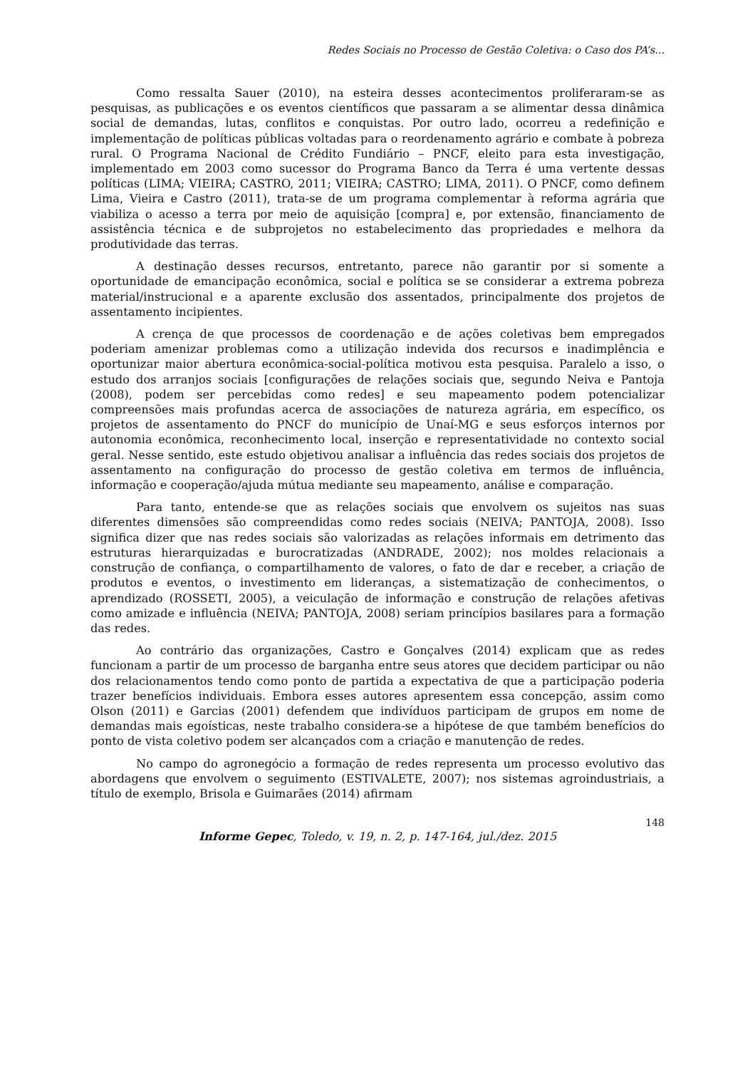Redes Sociais no Processo de Gestão Coletiva: o Caso dos PA’s...
Como ressalta Sauer (2010), na esteira desses acontecimentos proliferaram-se as pesquisas, as publicações e os eventos científicos que passaram a se alimentar dessa dinâmica social de demandas, lutas, conflitos e conquistas. Por outro lado, ocorreu a redefinição e implementação de políticas públicas voltadas para o reordenamento agrário e combate à pobreza rural. O Programa Nacional de Crédito Fundiário – PNCF, eleito para esta investigação, implementado em 2003 como sucessor do Programa Banco da Terra é uma vertente dessas políticas (LIMA; VIEIRA; CASTRO, 2011; VIEIRA; CASTRO; LIMA, 2011). O PNCF, como definem Lima, Vieira e Castro (2011), trata-se de um programa complementar à reforma agrária que viabiliza o acesso a terra por meio de aquisição [compra] e, por extensão, financiamento de assistência técnica e de subprojetos no estabelecimento das propriedades e melhora da produtividade das terras.
A destinação desses recursos, entretanto, parece não garantir por si somente a oportunidade de emancipação econômica, social e política se se considerar a extrema pobreza material/instrucional e a aparente exclusão dos assentados, principalmente dos projetos de assentamento incipientes.
A crença de que processos de coordenação e de ações coletivas bem empregados poderiam amenizar problemas como a utilização indevida dos recursos e inadimplência e oportunizar maior abertura econômica-social-política motivou esta pesquisa. Paralelo a isso, o estudo dos arranjos sociais [configurações de relações sociais que, segundo Neiva e Pantoja (2008), podem ser percebidas como redes] e seu mapeamento podem potencializar compreensões mais profundas acerca de associações de natureza agrária, em específico, os projetos de assentamento do PNCF do município de Unaí-MG e seus esforços internos por autonomia econômica, reconhecimento local, inserção e representatividade no contexto social geral. Nesse sentido, este estudo objetivou analisar a influência das redes sociais dos projetos de assentamento na configuração do processo de gestão coletiva em termos de influência, informação e cooperação/ajuda mútua mediante seu mapeamento, análise e comparação.
Para tanto, entende-se que as relações sociais que envolvem os sujeitos nas suas diferentes dimensões são compreendidas como redes sociais (NEIVA; PANTOJA, 2008). Isso significa dizer que nas redes sociais são valorizadas as relações informais em detrimento das estruturas hierarquizadas e burocratizadas (ANDRADE, 2002); nos moldes relacionais a construção de confiança, o compartilhamento de valores, o fato de dar e receber, a criação de produtos e eventos, o investimento em lideranças, a sistematização de conhecimentos, o aprendizado (ROSSETI, 2005), a veiculação de informação e construção de relações afetivas como amizade e influência (NEIVA; PANTOJA, 2008) seriam princípios basilares para a formação das redes.
Ao contrário das organizações, Castro e Gonçalves (2014) explicam que as redes funcionam a partir de um processo de barganha entre seus atores que decidem participar ou não dos relacionamentos tendo como ponto de partida a expectativa de que a participação poderia trazer benefícios individuais. Embora esses autores apresentem essa concepção, assim como Olson (2011) e Garcias (2001) defendem que indivíduos participam de grupos em nome de demandas mais egoísticas, neste trabalho considera-se a hipótese de que também benefícios do ponto de vista coletivo podem ser alcançados com a criação e manutenção de redes.
No campo do agronegócio a formação de redes representa um processo evolutivo das abordagens que envolvem o seguimento (ESTIVALETE, 2007); nos sistemas agroindustriais, a título de exemplo, Brisola e Guimarães (2014) afirmam
148
Informe Gepec, Toledo, v. 19, n. 2, p. 147-164, jul./dez. 2015